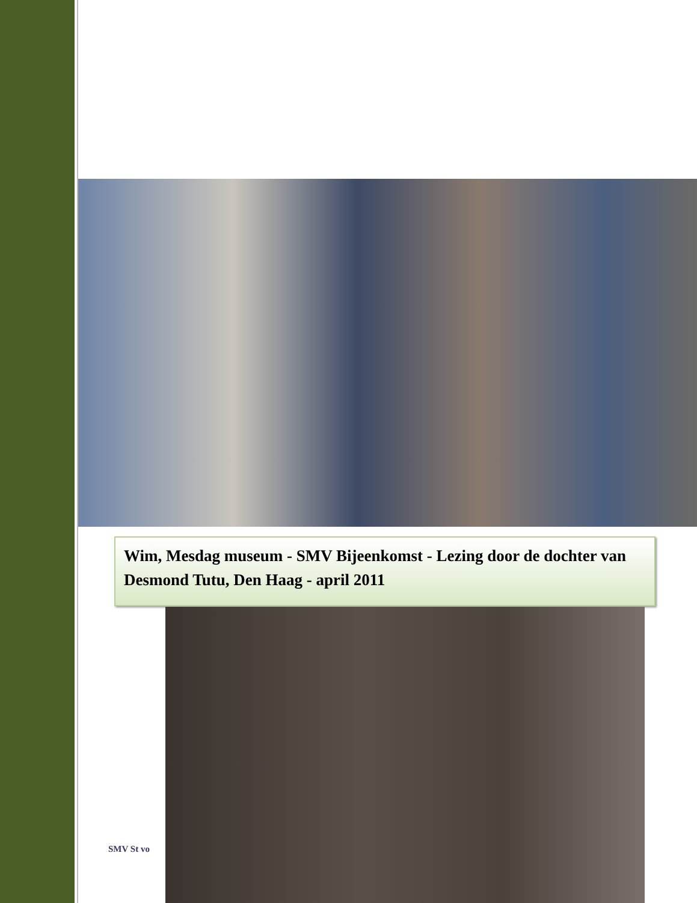Wim, Mesdag museum - SMV Bijeenkomst - Lezing door de dochter van Desmond Tutu, Den Haag - april 2011
SMV St vo